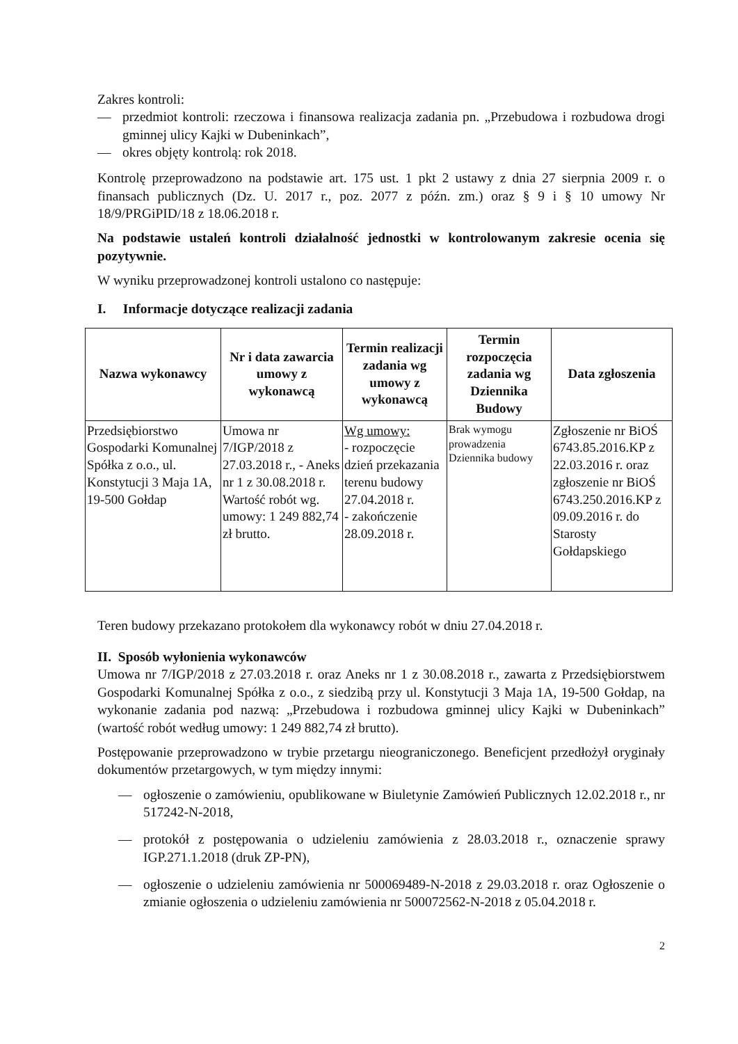Zakres kontroli:
— przedmiot kontroli: rzeczowa i finansowa realizacja zadania pn. „Przebudowa i rozbudowa drogi gminnej ulicy Kajki w Dubeninkach”,
— okres objęty kontrolą: rok 2018.
Kontrolę przeprowadzono na podstawie art. 175 ust. 1 pkt 2 ustawy z dnia 27 sierpnia 2009 r. o finansach publicznych (Dz. U. 2017 r., poz. 2077 z późn. zm.) oraz § 9 i § 10 umowy Nr 18/9/PRGiPID/18 z 18.06.2018 r.
Na podstawie ustaleń kontroli działalność jednostki w kontrolowanym zakresie ocenia się pozytywnie.
W wyniku przeprowadzonej kontroli ustalono co następuje:
I. Informacje dotyczące realizacji zadania
| Nazwa wykonawcy | Nr i data zawarcia umowy z wykonawcą | Termin realizacji zadania wg umowy z wykonawcą | Termin rozpoczęcia zadania wg Dziennika Budowy | Data zgłoszenia |
| --- | --- | --- | --- | --- |
| Przedsiębiorstwo Gospodarki Komunalnej Spółka z o.o., ul. Konstytucji 3 Maja 1A, 19-500 Gołdap | Umowa nr 7/IGP/2018 z 27.03.2018 r., - Aneks nr 1 z 30.08.2018 r. Wartość robót wg. umowy: 1 249 882,74 zł brutto. | Wg umowy: - rozpoczęcie dzień przekazania terenu budowy 27.04.2018 r. - zakończenie 28.09.2018 r. | Brak wymogu prowadzenia Dziennika budowy | Zgłoszenie nr BiOŚ 6743.85.2016.KP z 22.03.2016 r. oraz zgłoszenie nr BiOŚ 6743.250.2016.KP z 09.09.2016 r. do Starosty Gołdapskiego |
Teren budowy przekazano protokołem dla wykonawcy robót w dniu 27.04.2018 r.
II. Sposób wyłonienia wykonawców
Umowa nr 7/IGP/2018 z 27.03.2018 r. oraz Aneks nr 1 z 30.08.2018 r., zawarta z Przedsiębiorstwem Gospodarki Komunalnej Spółka z o.o., z siedzibą przy ul. Konstytucji 3 Maja 1A, 19-500 Gołdap, na wykonanie zadania pod nazwą: „Przebudowa i rozbudowa gminnej ulicy Kajki w Dubeninkach” (wartość robót według umowy: 1 249 882,74 zł brutto).
Postępowanie przeprowadzono w trybie przetargu nieograniczonego. Beneficjent przedłożył oryginały dokumentów przetargowych, w tym między innymi:
— ogłoszenie o zamówieniu, opublikowane w Biuletynie Zamówień Publicznych 12.02.2018 r., nr 517242-N-2018,
— protokół z postępowania o udzieleniu zamówienia z 28.03.2018 r., oznaczenie sprawy IGP.271.1.2018 (druk ZP-PN),
— ogłoszenie o udzieleniu zamówienia nr 500069489-N-2018 z 29.03.2018 r. oraz Ogłoszenie o zmianie ogłoszenia o udzieleniu zamówienia nr 500072562-N-2018 z 05.04.2018 r.
2